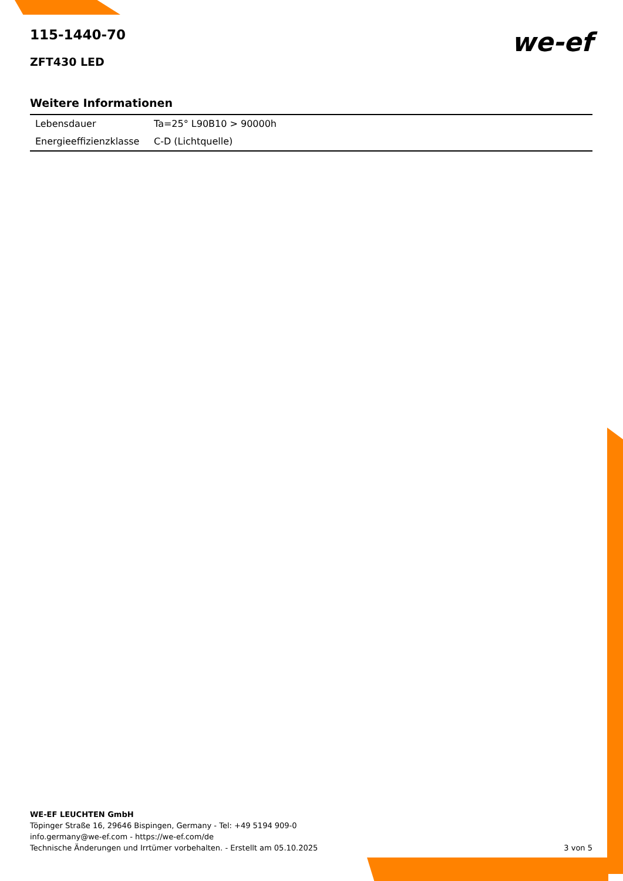we-ef
115-1440-70
ZFT430 LED
Weitere Informationen
| Lebensdauer | Ta=25° L90B10 > 90000h |
| Energieeffizienzklasse | C-D (Lichtquelle) |
WE-EF LEUCHTEN GmbH
Töpinger Straße 16, 29646 Bispingen, Germany - Tel: +49 5194 909-0
info.germany@we-ef.com - https://we-ef.com/de
3 von 5 Technische Änderungen und Irrtümer vorbehalten. - Erstellt am 05.10.2025